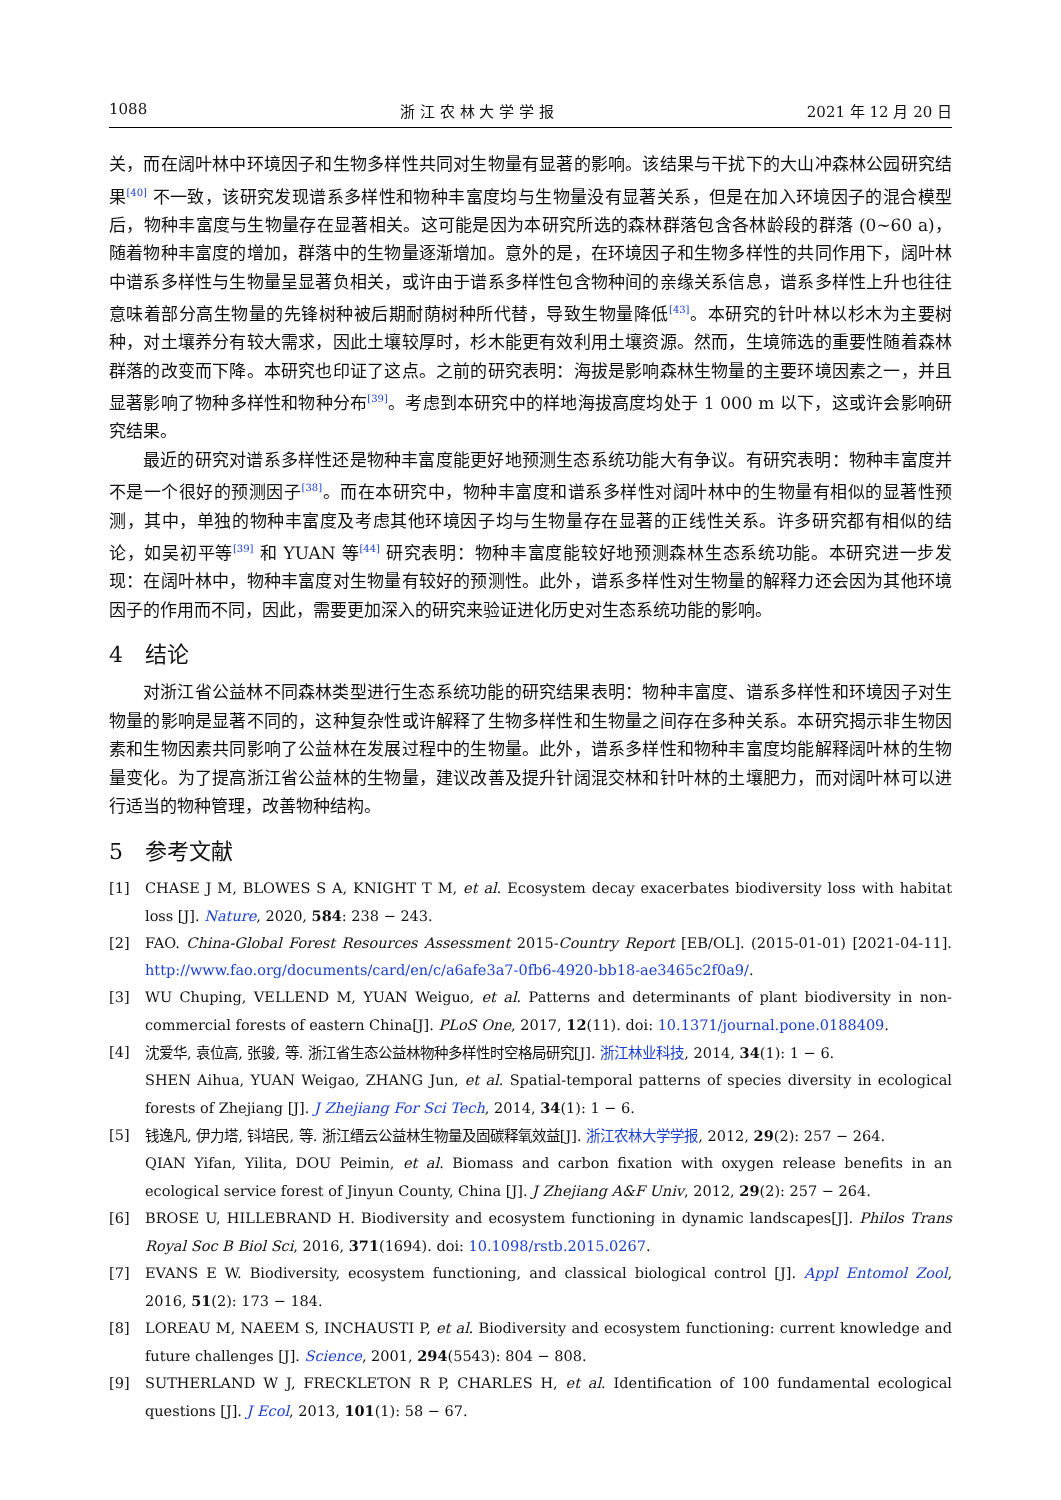1088 浙 江 农 林 大 学 学 报 2021 年 12 月 20 日
关，而在阔叶林中环境因子和生物多样性共同对生物量有显著的影响。该结果与干扰下的大山冲森林公园研究结果<sup>[40]</sup> 不一致，该研究发现谱系多样性和物种丰富度均与生物量没有显著关系，但是在加入环境因子的混合模型后，物种丰富度与生物量存在显著相关。这可能是因为本研究所选的森林群落包含各林龄段的群落 (0~60 a)，随着物种丰富度的增加，群落中的生物量逐渐增加。意外的是，在环境因子和生物多样性的共同作用下，阔叶林中谱系多样性与生物量呈显著负相关，或许由于谱系多样性包含物种间的亲缘关系信息，谱系多样性上升也往往意味着部分高生物量的先锋树种被后期耐荫树种所代替，导致生物量降低<sup>[43]</sup>。本研究的针叶林以杉木为主要树种，对土壤养分有较大需求，因此土壤较厚时，杉木能更有效利用土壤资源。然而，生境筛选的重要性随着森林群落的改变而下降。本研究也印证了这点。之前的研究表明：海拔是影响森林生物量的主要环境因素之一，并且显著影响了物种多样性和物种分布<sup>[39]</sup>。考虑到本研究中的样地海拔高度均处于 1 000 m 以下，这或许会影响研究结果。
最近的研究对谱系多样性还是物种丰富度能更好地预测生态系统功能大有争议。有研究表明：物种丰富度并不是一个很好的预测因子<sup>[38]</sup>。而在本研究中，物种丰富度和谱系多样性对阔叶林中的生物量有相似的显著性预测，其中，单独的物种丰富度及考虑其他环境因子均与生物量存在显著的正线性关系。许多研究都有相似的结论，如吴初平等<sup>[39]</sup> 和 YUAN 等<sup>[44]</sup> 研究表明：物种丰富度能较好地预测森林生态系统功能。本研究进一步发现：在阔叶林中，物种丰富度对生物量有较好的预测性。此外，谱系多样性对生物量的解释力还会因为其他环境因子的作用而不同，因此，需要更加深入的研究来验证进化历史对生态系统功能的影响。
4　结论
对浙江省公益林不同森林类型进行生态系统功能的研究结果表明：物种丰富度、谱系多样性和环境因子对生物量的影响是显著不同的，这种复杂性或许解释了生物多样性和生物量之间存在多种关系。本研究揭示非生物因素和生物因素共同影响了公益林在发展过程中的生物量。此外，谱系多样性和物种丰富度均能解释阔叶林的生物量变化。为了提高浙江省公益林的生物量，建议改善及提升针阔混交林和针叶林的土壤肥力，而对阔叶林可以进行适当的物种管理，改善物种结构。
5　参考文献
[1] CHASE J M, BLOWES S A, KNIGHT T M, et al. Ecosystem decay exacerbates biodiversity loss with habitat loss [J]. Nature, 2020, 584: 238 − 243.
[2] FAO. China-Global Forest Resources Assessment 2015-Country Report [EB/OL]. (2015-01-01) [2021-04-11]. http://www.fao.org/documents/card/en/c/a6afe3a7-0fb6-4920-bb18-ae3465c2f0a9/.
[3] WU Chuping, VELLEND M, YUAN Weiguo, et al. Patterns and determinants of plant biodiversity in non-commercial forests of eastern China[J]. PLoS One, 2017, 12(11). doi: 10.1371/journal.pone.0188409.
[4] 沈爱华, 袁位高, 张骏, 等. 浙江省生态公益林物种多样性时空格局研究[J]. 浙江林业科技, 2014, 34(1): 1 − 6.
SHEN Aihua, YUAN Weigao, ZHANG Jun, et al. Spatial-temporal patterns of species diversity in ecological forests of Zhejiang [J]. J Zhejiang For Sci Tech, 2014, 34(1): 1 − 6.
[5] 钱逸凡, 伊力塔, 钭培民, 等. 浙江缙云公益林生物量及固碳释氧效益[J]. 浙江农林大学学报, 2012, 29(2): 257 − 264.
QIAN Yifan, Yilita, DOU Peimin, et al. Biomass and carbon fixation with oxygen release benefits in an ecological service forest of Jinyun County, China [J]. J Zhejiang A&F Univ, 2012, 29(2): 257 − 264.
[6] BROSE U, HILLEBRAND H. Biodiversity and ecosystem functioning in dynamic landscapes[J]. Philos Trans Royal Soc B Biol Sci, 2016, 371(1694). doi: 10.1098/rstb.2015.0267.
[7] EVANS E W. Biodiversity, ecosystem functioning, and classical biological control [J]. Appl Entomol Zool, 2016, 51(2): 173 − 184.
[8] LOREAU M, NAEEM S, INCHAUSTI P, et al. Biodiversity and ecosystem functioning: current knowledge and future challenges [J]. Science, 2001, 294(5543): 804 − 808.
[9] SUTHERLAND W J, FRECKLETON R P, CHARLES H, et al. Identification of 100 fundamental ecological questions [J]. J Ecol, 2013, 101(1): 58 − 67.